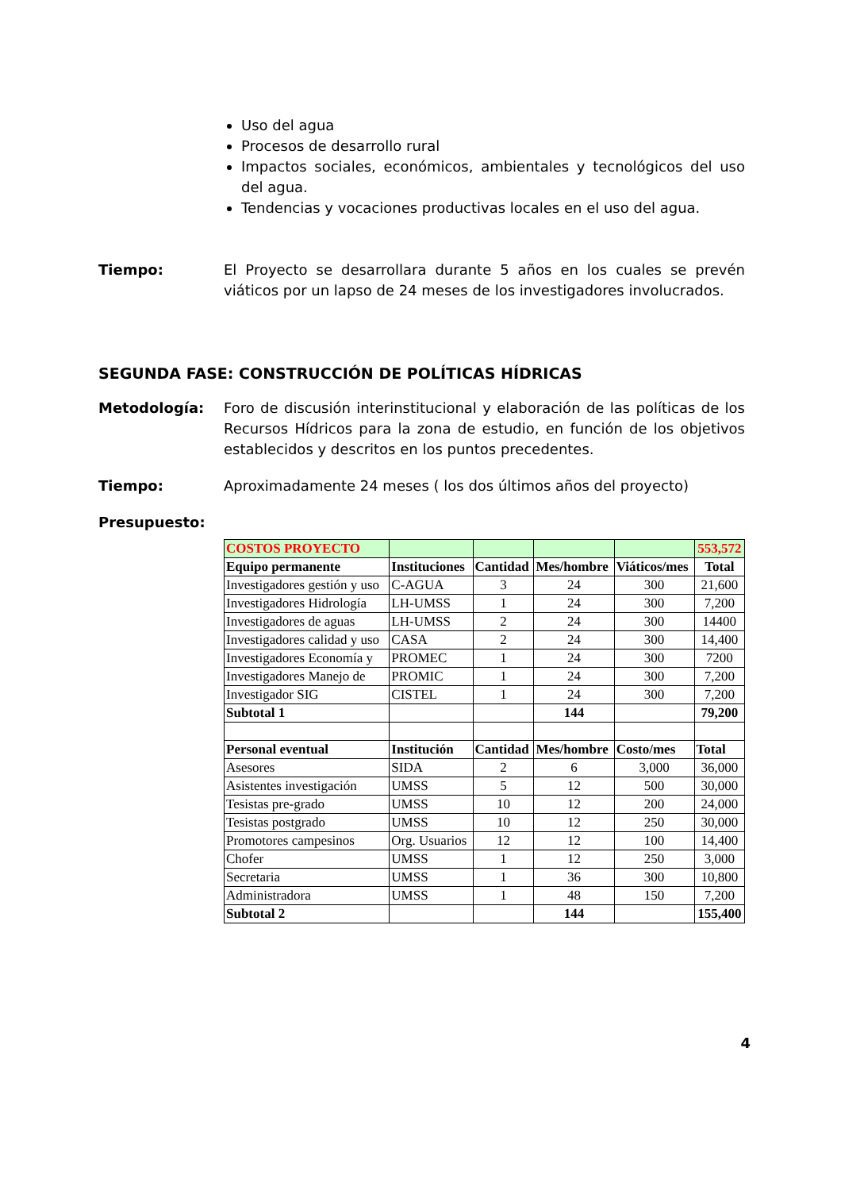Uso del agua
Procesos de desarrollo rural
Impactos sociales, económicos, ambientales y tecnológicos del uso del agua.
Tendencias y vocaciones productivas locales en el uso del agua.
Tiempo: El Proyecto se desarrollara durante 5 años en los cuales se prevén viáticos por un lapso de 24 meses de los investigadores involucrados.
SEGUNDA FASE: CONSTRUCCIÓN DE POLÍTICAS HÍDRICAS
Metodología: Foro de discusión interinstitucional y elaboración de las políticas de los Recursos Hídricos para la zona de estudio, en función de los objetivos establecidos y descritos en los puntos precedentes.
Tiempo: Aproximadamente 24 meses ( los dos últimos años del proyecto)
Presupuesto:
| COSTOS PROYECTO | | | | | 553,572 |
| Equipo permanente | Instituciones | Cantidad | Mes/hombre | Viáticos/mes | Total |
| Investigadores gestión y uso | C-AGUA | 3 | 24 | 300 | 21,600 |
| Investigadores Hidrología | LH-UMSS | 1 | 24 | 300 | 7,200 |
| Investigadores de aguas | LH-UMSS | 2 | 24 | 300 | 14400 |
| Investigadores calidad y uso | CASA | 2 | 24 | 300 | 14,400 |
| Investigadores Economía y | PROMEC | 1 | 24 | 300 | 7200 |
| Investigadores Manejo de | PROMIC | 1 | 24 | 300 | 7,200 |
| Investigador SIG | CISTEL | 1 | 24 | 300 | 7,200 |
| Subtotal 1 | | | 144 | | 79,200 |
| Personal eventual | Institución | Cantidad | Mes/hombre | Costo/mes | Total |
| Asesores | SIDA | 2 | 6 | 3,000 | 36,000 |
| Asistentes investigación | UMSS | 5 | 12 | 500 | 30,000 |
| Tesistas pre-grado | UMSS | 10 | 12 | 200 | 24,000 |
| Tesistas postgrado | UMSS | 10 | 12 | 250 | 30,000 |
| Promotores campesinos | Org. Usuarios | 12 | 12 | 100 | 14,400 |
| Chofer | UMSS | 1 | 12 | 250 | 3,000 |
| Secretaria | UMSS | 1 | 36 | 300 | 10,800 |
| Administradora | UMSS | 1 | 48 | 150 | 7,200 |
| Subtotal 2 | | | 144 | | 155,400 |
4